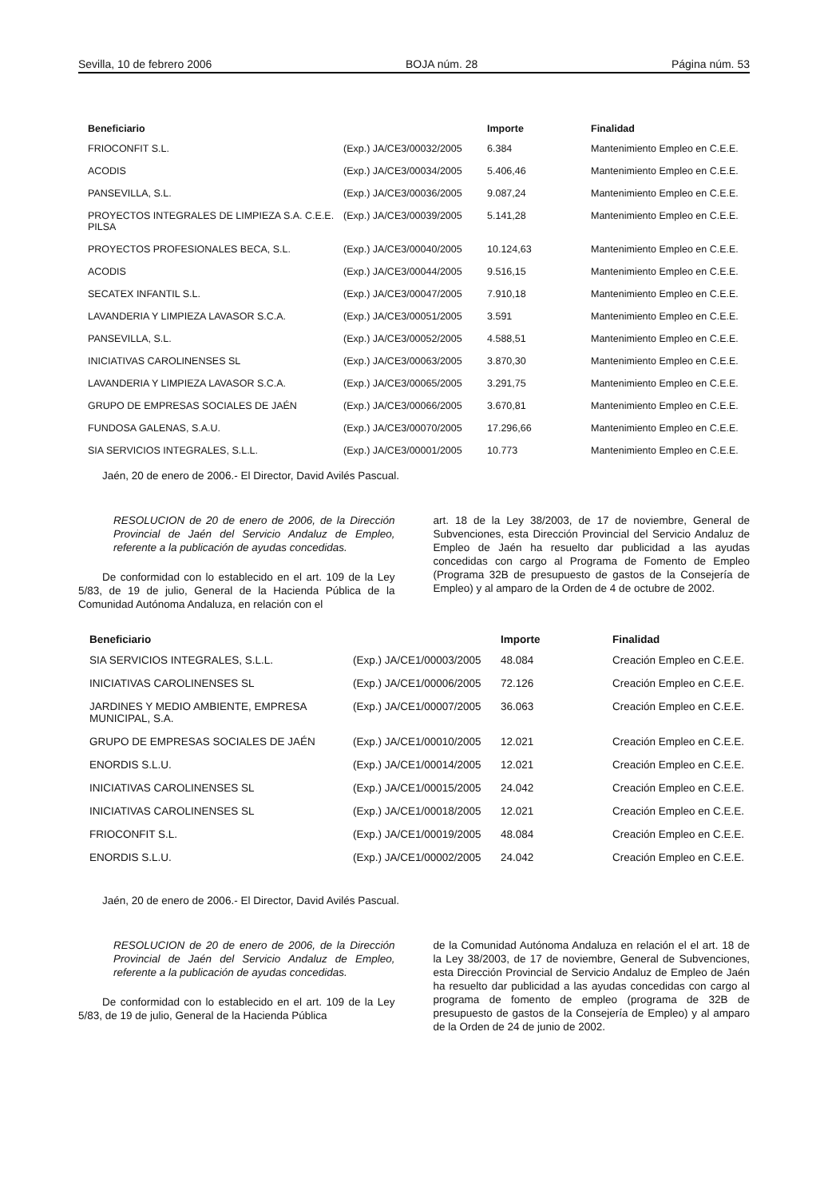Sevilla, 10 de febrero 2006 BOJA núm. 28 Página núm. 53
| Beneficiario | | Importe | Finalidad |
| --- | --- | --- | --- |
| FRIOCONFIT S.L. | (Exp.) JA/CE3/00032/2005 | 6.384 | Mantenimiento Empleo en C.E.E. |
| ACODIS | (Exp.) JA/CE3/00034/2005 | 5.406,46 | Mantenimiento Empleo en C.E.E. |
| PANSEVILLA, S.L. | (Exp.) JA/CE3/00036/2005 | 9.087,24 | Mantenimiento Empleo en C.E.E. |
| PROYECTOS INTEGRALES DE LIMPIEZA S.A. C.E.E. PILSA | (Exp.) JA/CE3/00039/2005 | 5.141,28 | Mantenimiento Empleo en C.E.E. |
| PROYECTOS PROFESIONALES BECA, S.L. | (Exp.) JA/CE3/00040/2005 | 10.124,63 | Mantenimiento Empleo en C.E.E. |
| ACODIS | (Exp.) JA/CE3/00044/2005 | 9.516,15 | Mantenimiento Empleo en C.E.E. |
| SECATEX INFANTIL S.L. | (Exp.) JA/CE3/00047/2005 | 7.910,18 | Mantenimiento Empleo en C.E.E. |
| LAVANDERIA Y LIMPIEZA LAVASOR S.C.A. | (Exp.) JA/CE3/00051/2005 | 3.591 | Mantenimiento Empleo en C.E.E. |
| PANSEVILLA, S.L. | (Exp.) JA/CE3/00052/2005 | 4.588,51 | Mantenimiento Empleo en C.E.E. |
| INICIATIVAS CAROLINENSES SL | (Exp.) JA/CE3/00063/2005 | 3.870,30 | Mantenimiento Empleo en C.E.E. |
| LAVANDERIA Y LIMPIEZA LAVASOR S.C.A. | (Exp.) JA/CE3/00065/2005 | 3.291,75 | Mantenimiento Empleo en C.E.E. |
| GRUPO DE EMPRESAS SOCIALES DE JAÉN | (Exp.) JA/CE3/00066/2005 | 3.670,81 | Mantenimiento Empleo en C.E.E. |
| FUNDOSA GALENAS, S.A.U. | (Exp.) JA/CE3/00070/2005 | 17.296,66 | Mantenimiento Empleo en C.E.E. |
| SIA SERVICIOS INTEGRALES, S.L.L. | (Exp.) JA/CE3/00001/2005 | 10.773 | Mantenimiento Empleo en C.E.E. |
Jaén, 20 de enero de 2006.- El Director, David Avilés Pascual.
RESOLUCION de 20 de enero de 2006, de la Dirección Provincial de Jaén del Servicio Andaluz de Empleo, referente a la publicación de ayudas concedidas.
De conformidad con lo establecido en el art. 109 de la Ley 5/83, de 19 de julio, General de la Hacienda Pública de la Comunidad Autónoma Andaluza, en relación con el
art. 18 de la Ley 38/2003, de 17 de noviembre, General de Subvenciones, esta Dirección Provincial del Servicio Andaluz de Empleo de Jaén ha resuelto dar publicidad a las ayudas concedidas con cargo al Programa de Fomento de Empleo (Programa 32B de presupuesto de gastos de la Consejería de Empleo) y al amparo de la Orden de 4 de octubre de 2002.
| Beneficiario | | Importe | Finalidad |
| --- | --- | --- | --- |
| SIA SERVICIOS INTEGRALES, S.L.L. | (Exp.) JA/CE1/00003/2005 | 48.084 | Creación Empleo en C.E.E. |
| INICIATIVAS CAROLINENSES SL | (Exp.) JA/CE1/00006/2005 | 72.126 | Creación Empleo en C.E.E. |
| JARDINES Y MEDIO AMBIENTE, EMPRESA MUNICIPAL, S.A. | (Exp.) JA/CE1/00007/2005 | 36.063 | Creación Empleo en C.E.E. |
| GRUPO DE EMPRESAS SOCIALES DE JAÉN | (Exp.) JA/CE1/00010/2005 | 12.021 | Creación Empleo en C.E.E. |
| ENORDIS S.L.U. | (Exp.) JA/CE1/00014/2005 | 12.021 | Creación Empleo en C.E.E. |
| INICIATIVAS CAROLINENSES SL | (Exp.) JA/CE1/00015/2005 | 24.042 | Creación Empleo en C.E.E. |
| INICIATIVAS CAROLINENSES SL | (Exp.) JA/CE1/00018/2005 | 12.021 | Creación Empleo en C.E.E. |
| FRIOCONFIT S.L. | (Exp.) JA/CE1/00019/2005 | 48.084 | Creación Empleo en C.E.E. |
| ENORDIS S.L.U. | (Exp.) JA/CE1/00002/2005 | 24.042 | Creación Empleo en C.E.E. |
Jaén, 20 de enero de 2006.- El Director, David Avilés Pascual.
RESOLUCION de 20 de enero de 2006, de la Dirección Provincial de Jaén del Servicio Andaluz de Empleo, referente a la publicación de ayudas concedidas.
De conformidad con lo establecido en el art. 109 de la Ley 5/83, de 19 de julio, General de la Hacienda Pública
de la Comunidad Autónoma Andaluza en relación el el art. 18 de la Ley 38/2003, de 17 de noviembre, General de Subvenciones, esta Dirección Provincial de Servicio Andaluz de Empleo de Jaén ha resuelto dar publicidad a las ayudas concedidas con cargo al programa de fomento de empleo (programa de 32B de presupuesto de gastos de la Consejería de Empleo) y al amparo de la Orden de 24 de junio de 2002.